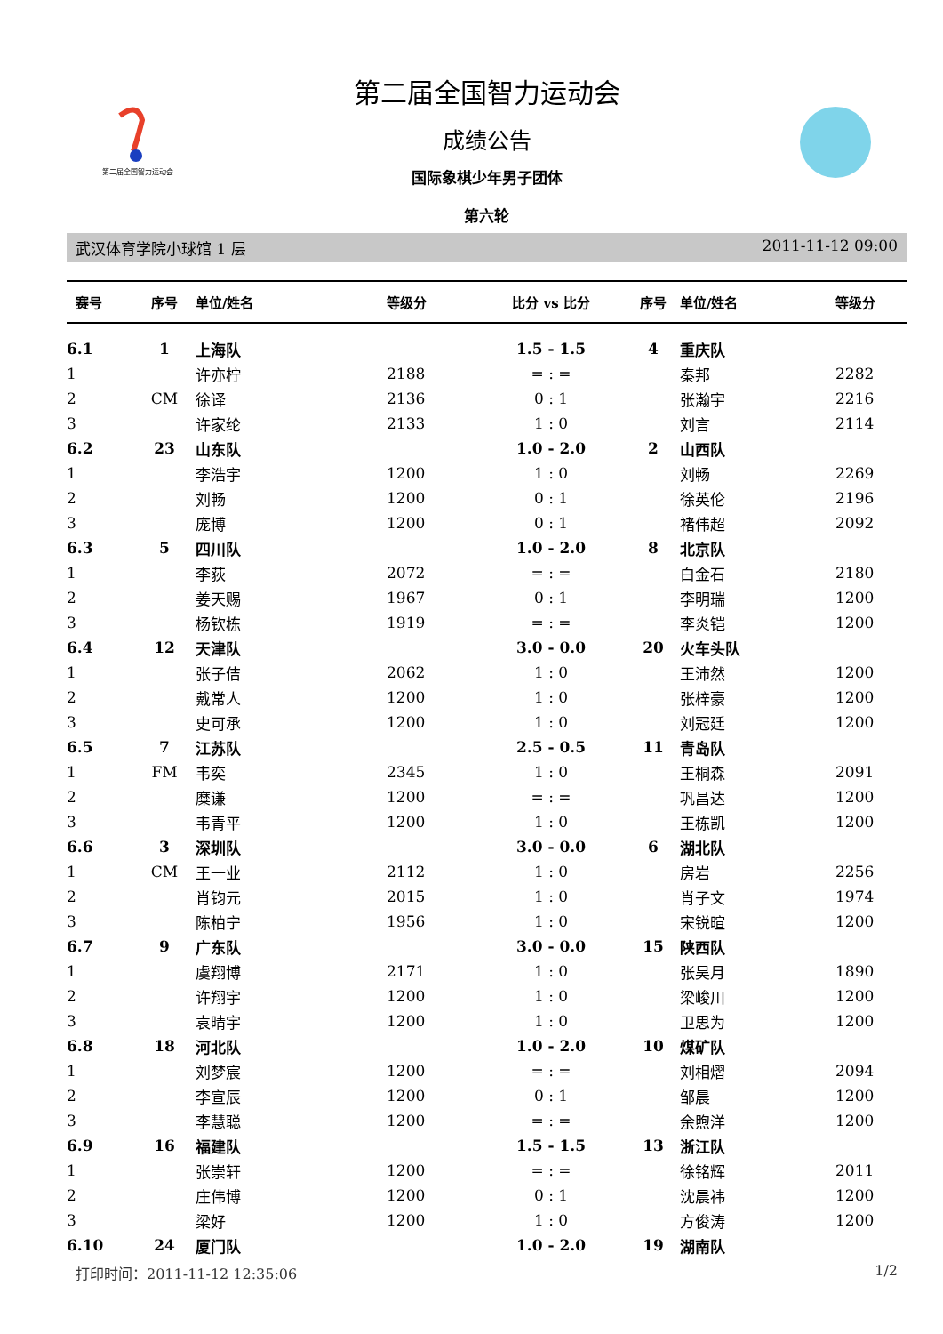第二届全国智力运动会
第二届全国智力运动会
成绩公告
国际象棋少年男子团体
第六轮
武汉体育学院小球馆 1 层 2011-11-12 09:00
| 赛号 | 序号 | 单位/姓名 | 等级分 | 比分 vs 比分 | 序号 | 单位/姓名 | 等级分 |
| --- | --- | --- | --- | --- | --- | --- | --- |
| 6.1 | 1 | 上海队 | | 1.5 - 1.5 | 4 | 重庆队 | |
| 1 | | 许亦柠 | 2188 | = : = | | 秦邦 | 2282 |
| 2 | CM | 徐译 | 2136 | 0 : 1 | | 张瀚宇 | 2216 |
| 3 | | 许家纶 | 2133 | 1 : 0 | | 刘言 | 2114 |
| 6.2 | 23 | 山东队 | | 1.0 - 2.0 | 2 | 山西队 | |
| 1 | | 李浩宇 | 1200 | 1 : 0 | | 刘畅 | 2269 |
| 2 | | 刘畅 | 1200 | 0 : 1 | | 徐英伦 | 2196 |
| 3 | | 庞博 | 1200 | 0 : 1 | | 褚伟超 | 2092 |
| 6.3 | 5 | 四川队 | | 1.0 - 2.0 | 8 | 北京队 | |
| 1 | | 李荻 | 2072 | = : = | | 白金石 | 2180 |
| 2 | | 姜天赐 | 1967 | 0 : 1 | | 李明瑞 | 1200 |
| 3 | | 杨钦栋 | 1919 | = : = | | 李炎铠 | 1200 |
| 6.4 | 12 | 天津队 | | 3.0 - 0.0 | 20 | 火车头队 | |
| 1 | | 张子佶 | 2062 | 1 : 0 | | 王沛然 | 1200 |
| 2 | | 戴常人 | 1200 | 1 : 0 | | 张梓豪 | 1200 |
| 3 | | 史可承 | 1200 | 1 : 0 | | 刘冠廷 | 1200 |
| 6.5 | 7 | 江苏队 | | 2.5 - 0.5 | 11 | 青岛队 | |
| 1 | FM | 韦奕 | 2345 | 1 : 0 | | 王桐森 | 2091 |
| 2 | | 糜谦 | 1200 | = : = | | 巩昌达 | 1200 |
| 3 | | 韦青平 | 1200 | 1 : 0 | | 王栋凯 | 1200 |
| 6.6 | 3 | 深圳队 | | 3.0 - 0.0 | 6 | 湖北队 | |
| 1 | CM | 王一业 | 2112 | 1 : 0 | | 房岩 | 2256 |
| 2 | | 肖钧元 | 2015 | 1 : 0 | | 肖子文 | 1974 |
| 3 | | 陈柏宁 | 1956 | 1 : 0 | | 宋锐暄 | 1200 |
| 6.7 | 9 | 广东队 | | 3.0 - 0.0 | 15 | 陕西队 | |
| 1 | | 虞翔博 | 2171 | 1 : 0 | | 张昊月 | 1890 |
| 2 | | 许翔宇 | 1200 | 1 : 0 | | 梁峻川 | 1200 |
| 3 | | 袁晴宇 | 1200 | 1 : 0 | | 卫思为 | 1200 |
| 6.8 | 18 | 河北队 | | 1.0 - 2.0 | 10 | 煤矿队 | |
| 1 | | 刘梦宸 | 1200 | = : = | | 刘相熠 | 2094 |
| 2 | | 李宣辰 | 1200 | 0 : 1 | | 邹晨 | 1200 |
| 3 | | 李慧聪 | 1200 | = : = | | 余煦洋 | 1200 |
| 6.9 | 16 | 福建队 | | 1.5 - 1.5 | 13 | 浙江队 | |
| 1 | | 张崇轩 | 1200 | = : = | | 徐铭辉 | 2011 |
| 2 | | 庄伟博 | 1200 | 0 : 1 | | 沈晨祎 | 1200 |
| 3 | | 梁好 | 1200 | 1 : 0 | | 方俊涛 | 1200 |
| 6.10 | 24 | 厦门队 | | 1.0 - 2.0 | 19 | 湖南队 | |
打印时间：2011-11-12 12:35:06 1/2